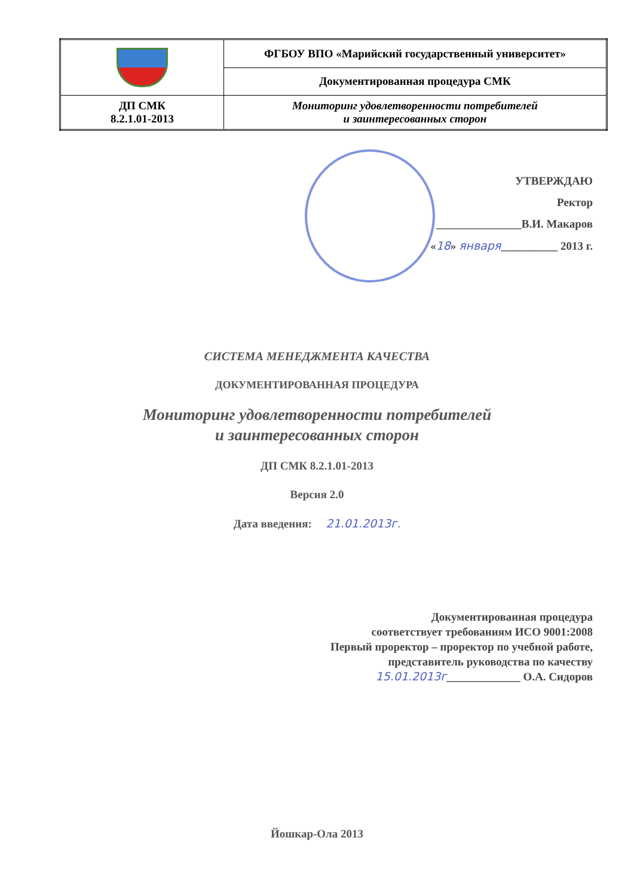| | ФГБОУ ВПО «Марийский государственный университет» |
| | Документированная процедура СМК |
| ДП СМК 8.2.1.01-2013 | Мониторинг удовлетворенности потребителей и заинтересованных сторон |
УТВЕРЖДАЮ
Ректор
_______________В.И. Макаров
«18» января__________ 2013 г.
СИСТЕМА МЕНЕДЖМЕНТА КАЧЕСТВА
ДОКУМЕНТИРОВАННАЯ ПРОЦЕДУРА
Мониторинг удовлетворенности потребителей
и заинтересованных сторон
ДП СМК 8.2.1.01-2013
Версия 2.0
Дата введения: 21.01.2013г.
Документированная процедура
соответствует требованиям ИСО 9001:2008
Первый проректор – проректор по учебной работе,
представитель руководства по качеству
15.01.2013г_____________ О.А. Сидоров
Йошкар-Ола 2013